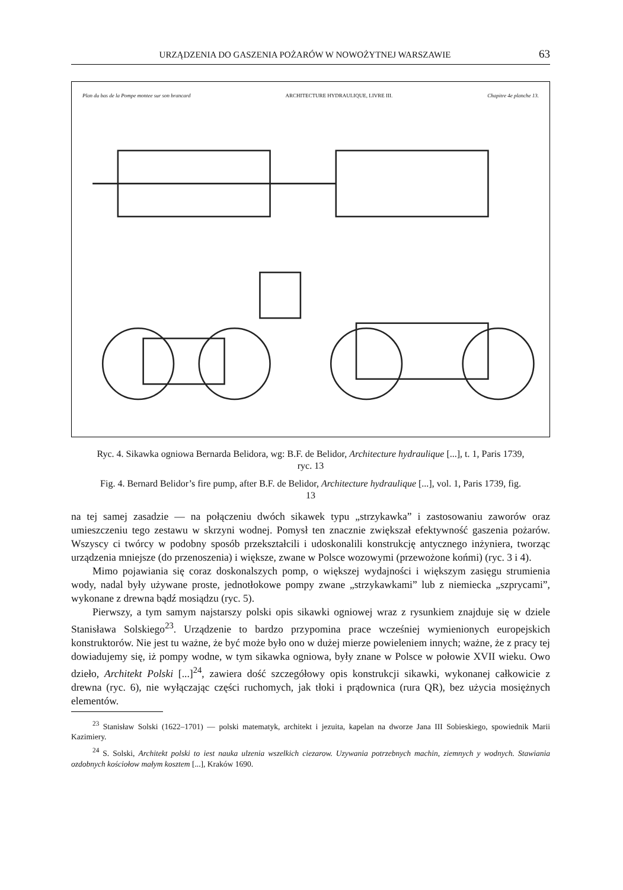URZĄDZENIA DO GASZENIA POŻARÓW W NOWOŻYTNEJ WARSZAWIE 63
Plan du bas de la Pompe montee sur son brancard ARCHITECTURE HYDRAULIQUE, LIVRE III. Chapitre 4e planche 13.
Ryc. 4. Sikawka ogniowa Bernarda Belidora, wg: B.F. de Belidor, Architecture hydraulique [...], t. 1, Paris 1739, ryc. 13
Fig. 4. Bernard Belidor’s fire pump, after B.F. de Belidor, Architecture hydraulique [...], vol. 1, Paris 1739, fig. 13
na tej samej zasadzie — na połączeniu dwóch sikawek typu „strzykawka” i zastosowaniu zaworów oraz umieszczeniu tego zestawu w skrzyni wodnej. Pomysł ten znacznie zwiększał efektywność gaszenia pożarów. Wszyscy ci twórcy w podobny sposób przekształcili i udoskonalili konstrukcję antycznego inżyniera, tworząc urządzenia mniejsze (do przenoszenia) i większe, zwane w Polsce wozowymi (przewożone końmi) (ryc. 3 i 4).
Mimo pojawiania się coraz doskonalszych pomp, o większej wydajności i większym zasięgu strumienia wody, nadal były używane proste, jednotłokowe pompy zwane „strzykawkami” lub z niemiecka „szprycami”, wykonane z drewna bądź mosiądzu (ryc. 5).
Pierwszy, a tym samym najstarszy polski opis sikawki ogniowej wraz z rysunkiem znajduje się w dziele Stanisława Solskiego<sup>23</sup>. Urządzenie to bardzo przypomina prace wcześniej wymienionych europejskich konstruktorów. Nie jest tu ważne, że być może było ono w dużej mierze powieleniem innych; ważne, że z pracy tej dowiadujemy się, iż pompy wodne, w tym sikawka ogniowa, były znane w Polsce w połowie XVII wieku. Owo dzieło, Architekt Polski [...]<sup>24</sup>, zawiera dość szczegółowy opis konstrukcji sikawki, wykonanej całkowicie z drewna (ryc. 6), nie wyłączając części ruchomych, jak tłoki i prądownica (rura QR), bez użycia mosiężnych elementów.
<sup>23</sup> Stanisław Solski (1622–1701) — polski matematyk, architekt i jezuita, kapelan na dworze Jana III Sobieskiego, spowiednik Marii Kazimiery.
<sup>24</sup> S. Solski, Architekt polski to iest nauka ulzenia wszelkich ciezarow. Uzywania potrzebnych machin, ziemnych y wodnych. Stawiania ozdobnych kościołow małym kosztem [...], Kraków 1690.